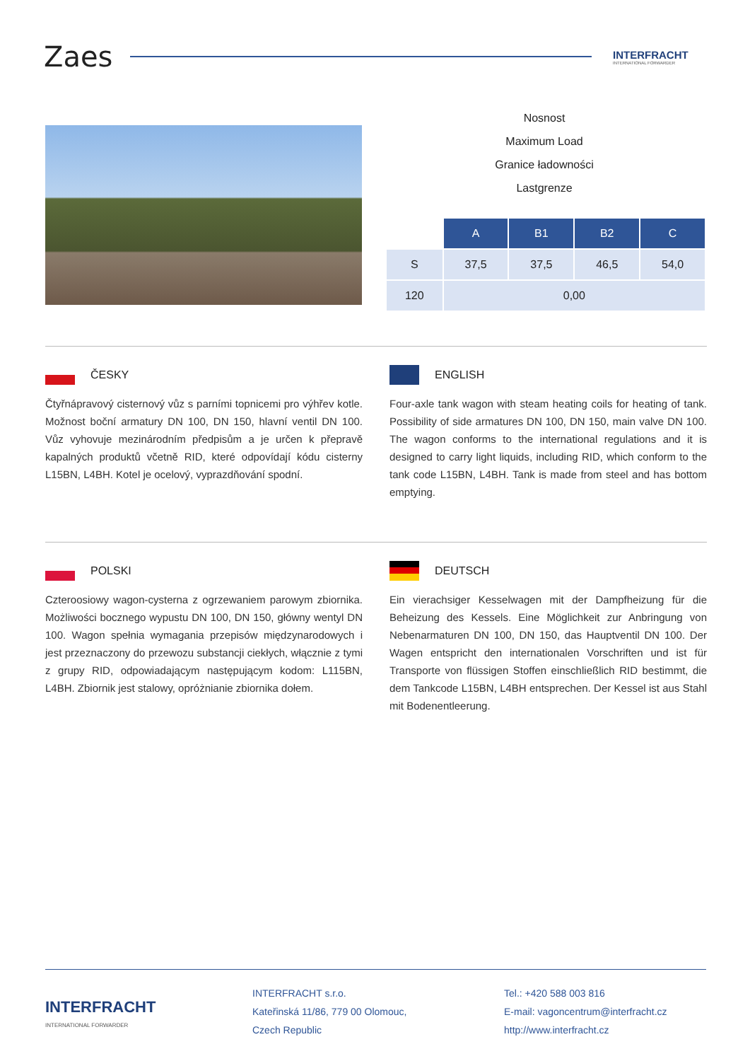Zaes
INTERFRACHT
INTERNATIONAL FORWARDER
Nosnost
Maximum Load
Granice ładowności
Lastgrenze
| | A | B1 | B2 | C |
| S | 37,5 | 37,5 | 46,5 | 54,0 |
| 120 | 0,00 | | | |
ČESKY
Čtyřnápravový cisternový vůz s parními topnicemi pro výhřev kotle. Možnost boční armatury DN 100, DN 150, hlavní ventil DN 100. Vůz vyhovuje mezinárodním předpisům a je určen k přepravě kapalných produktů včetně RID, které odpovídají kódu cisterny L15BN, L4BH. Kotel je ocelový, vyprazdňování spodní.
ENGLISH
Four-axle tank wagon with steam heating coils for heating of tank. Possibility of side armatures DN 100, DN 150, main valve DN 100. The wagon conforms to the international regulations and it is designed to carry light liquids, including RID, which conform to the tank code L15BN, L4BH. Tank is made from steel and has bottom emptying.
POLSKI
Czteroosiowy wagon-cysterna z ogrzewaniem parowym zbiornika. Możliwości bocznego wypustu DN 100, DN 150, główny wentyl DN 100. Wagon spełnia wymagania przepisów międzynarodowych i jest przeznaczony do przewozu substancji ciekłych, włącznie z tymi z grupy RID, odpowiadającym następującym kodom: L115BN, L4BH. Zbiornik jest stalowy, opróżnianie zbiornika dołem.
DEUTSCH
Ein vierachsiger Kesselwagen mit der Dampfheizung für die Beheizung des Kessels. Eine Möglichkeit zur Anbringung von Nebenarmaturen DN 100, DN 150, das Hauptventil DN 100. Der Wagen entspricht den internationalen Vorschriften und ist für Transporte von flüssigen Stoffen einschließlich RID bestimmt, die dem Tankcode L15BN, L4BH entsprechen. Der Kessel ist aus Stahl mit Bodenentleerung.
INTERFRACHT
INTERNATIONAL FORWARDER
INTERFRACHT s.r.o.
Kateřinská 11/86, 779 00 Olomouc,
Czech Republic
Tel.: +420 588 003 816
E-mail: vagoncentrum@interfracht.cz
http://www.interfracht.cz